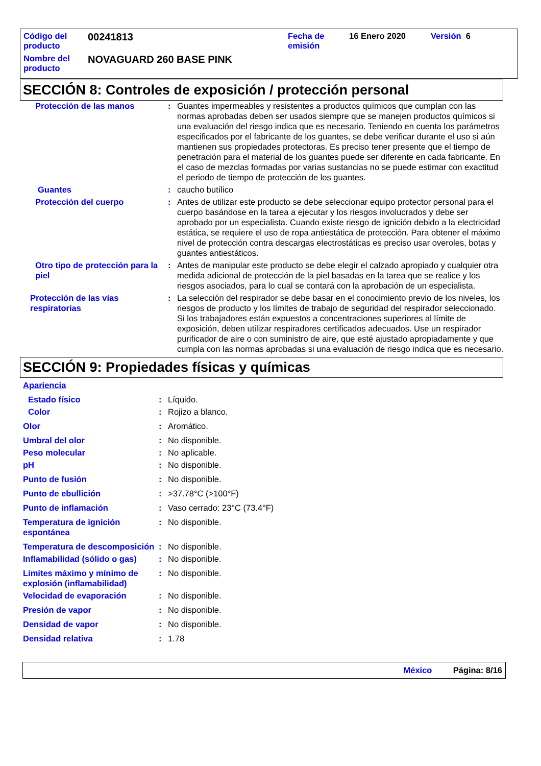| Código del producto | 00241813 | Fecha de emisión | 16 Enero 2020 | Versión 6 |
| Nombre del producto | NOVAGUARD 260 BASE PINK | | | |
SECCIÓN 8: Controles de exposición / protección personal
| Protección de las manos | : | Guantes impermeables y resistentes a productos químicos que cumplan con las normas aprobadas deben ser usados siempre que se manejen productos químicos si una evaluación del riesgo indica que es necesario. Teniendo en cuenta los parámetros especificados por el fabricante de los guantes, se debe verificar durante el uso si aún mantienen sus propiedades protectoras. Es preciso tener presente que el tiempo de penetración para el material de los guantes puede ser diferente en cada fabricante. En el caso de mezclas formadas por varias sustancias no se puede estimar con exactitud el periodo de tiempo de protección de los guantes. |
| Guantes | : | caucho butílico |
| Protección del cuerpo | : | Antes de utilizar este producto se debe seleccionar equipo protector personal para el cuerpo basándose en la tarea a ejecutar y los riesgos involucrados y debe ser aprobado por un especialista. Cuando existe riesgo de ignición debido a la electricidad estática, se requiere el uso de ropa antiestática de protección. Para obtener el máximo nivel de protección contra descargas electrostáticas es preciso usar overoles, botas y guantes antiestáticos. |
| Otro tipo de protección para la piel | : | Antes de manipular este producto se debe elegir el calzado apropiado y cualquier otra medida adicional de protección de la piel basadas en la tarea que se realice y los riesgos asociados, para lo cual se contará con la aprobación de un especialista. |
| Protección de las vías respiratorias | : | La selección del respirador se debe basar en el conocimiento previo de los niveles, los riesgos de producto y los límites de trabajo de seguridad del respirador seleccionado. Si los trabajadores están expuestos a concentraciones superiores al límite de exposición, deben utilizar respiradores certificados adecuados. Use un respirador purificador de aire o con suministro de aire, que esté ajustado apropiadamente y que cumpla con las normas aprobadas si una evaluación de riesgo indica que es necesario. |
SECCIÓN 9: Propiedades físicas y químicas
| Apariencia | | |
| Estado físico | : | Líquido. |
| Color | : | Rojizo a blanco. |
| Olor | : | Aromático. |
| Umbral del olor | : | No disponible. |
| Peso molecular | : | No aplicable. |
| pH | : | No disponible. |
| Punto de fusión | : | No disponible. |
| Punto de ebullición | : | >37.78°C (>100°F) |
| Punto de inflamación | : | Vaso cerrado: 23°C (73.4°F) |
| Temperatura de ignición espontánea | : | No disponible. |
| Temperatura de descomposición | : | No disponible. |
| Inflamabilidad (sólido o gas) | : | No disponible. |
| Límites máximo y mínimo de explosión (inflamabilidad) | : | No disponible. |
| Velocidad de evaporación | : | No disponible. |
| Presión de vapor | : | No disponible. |
| Densidad de vapor | : | No disponible. |
| Densidad relativa | : | 1.78 |
México Página: 8/16